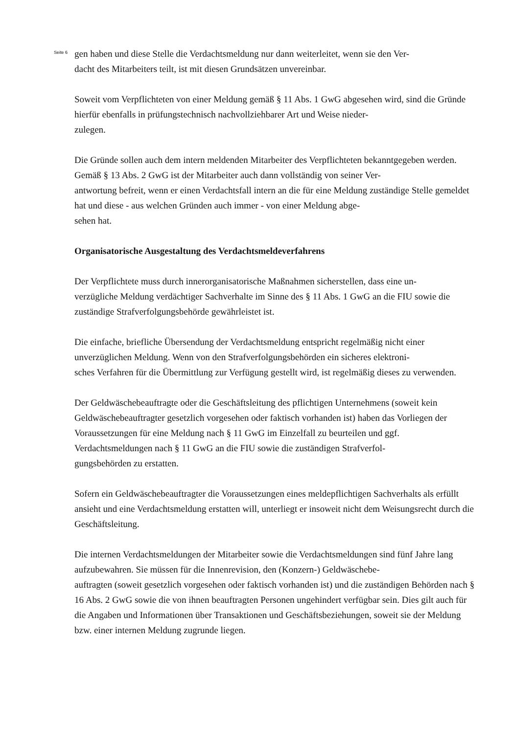Seite 6
gen haben und diese Stelle die Verdachtsmeldung nur dann weiterleitet, wenn sie den Ver-
dacht des Mitarbeiters teilt, ist mit diesen Grundsätzen unvereinbar.
Soweit vom Verpflichteten von einer Meldung gemäß § 11 Abs. 1 GwG abgesehen wird, sind die Gründe hierfür ebenfalls in prüfungstechnisch nachvollziehbarer Art und Weise nieder-
zulegen.
Die Gründe sollen auch dem intern meldenden Mitarbeiter des Verpflichteten bekanntgegeben werden. Gemäß § 13 Abs. 2 GwG ist der Mitarbeiter auch dann vollständig von seiner Ver-
antwortung befreit, wenn er einen Verdachtsfall intern an die für eine Meldung zuständige Stelle gemeldet hat und diese - aus welchen Gründen auch immer - von einer Meldung abge-
sehen hat.
Organisatorische Ausgestaltung des Verdachtsmeldeverfahrens
Der Verpflichtete muss durch innerorganisatorische Maßnahmen sicherstellen, dass eine un-
verzügliche Meldung verdächtiger Sachverhalte im Sinne des § 11 Abs. 1 GwG an die FIU sowie die zuständige Strafverfolgungsbehörde gewährleistet ist.
Die einfache, briefliche Übersendung der Verdachtsmeldung entspricht regelmäßig nicht einer unverzüglichen Meldung. Wenn von den Strafverfolgungsbehörden ein sicheres elektroni-
sches Verfahren für die Übermittlung zur Verfügung gestellt wird, ist regelmäßig dieses zu verwenden.
Der Geldwäschebeauftragte oder die Geschäftsleitung des pflichtigen Unternehmens (soweit kein Geldwäschebeauftragter gesetzlich vorgesehen oder faktisch vorhanden ist) haben das Vorliegen der Voraussetzungen für eine Meldung nach § 11 GwG im Einzelfall zu beurteilen und ggf. Verdachtsmeldungen nach § 11 GwG an die FIU sowie die zuständigen Strafverfol-
gungsbehörden zu erstatten.
Sofern ein Geldwäschebeauftragter die Voraussetzungen eines meldepflichtigen Sachverhalts als erfüllt ansieht und eine Verdachtsmeldung erstatten will, unterliegt er insoweit nicht dem Weisungsrecht durch die Geschäftsleitung.
Die internen Verdachtsmeldungen der Mitarbeiter sowie die Verdachtsmeldungen sind fünf Jahre lang aufzubewahren. Sie müssen für die Innenrevision, den (Konzern-) Geldwäschebe-
auftragten (soweit gesetzlich vorgesehen oder faktisch vorhanden ist) und die zuständigen Behörden nach § 16 Abs. 2 GwG sowie die von ihnen beauftragten Personen ungehindert verfügbar sein. Dies gilt auch für die Angaben und Informationen über Transaktionen und Geschäftsbeziehungen, soweit sie der Meldung bzw. einer internen Meldung zugrunde liegen.